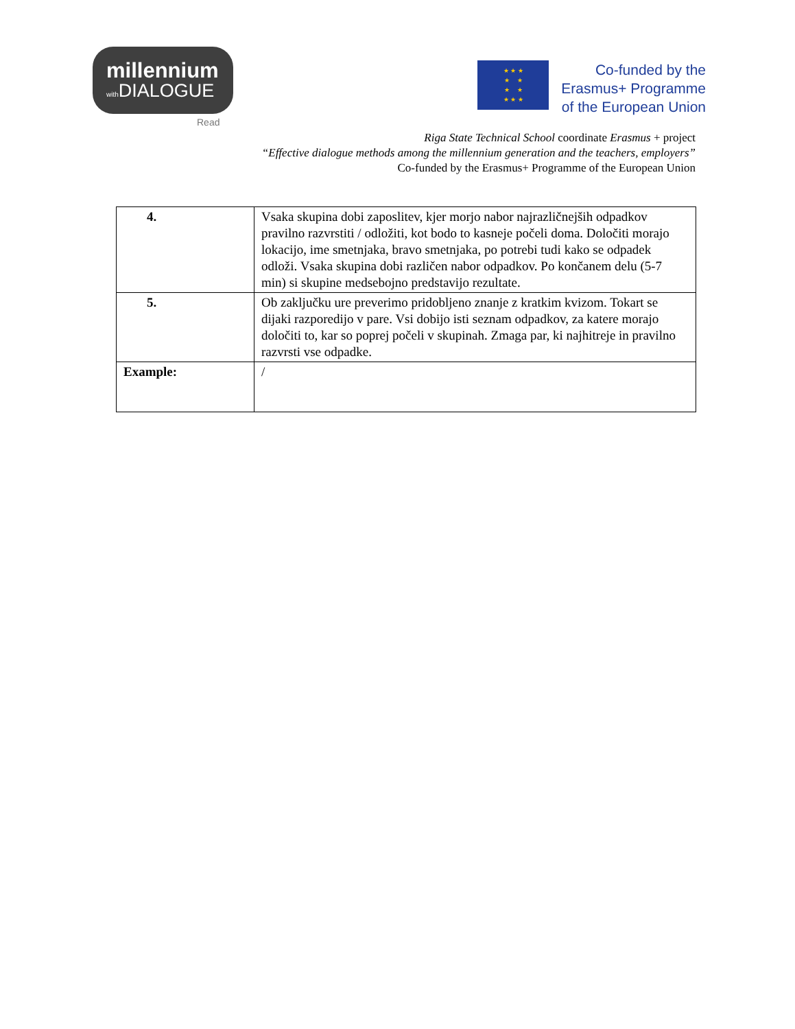millennium
with DIALOGUE
Read
★ ★ ★
★ ★
★ ★
★ ★ ★
Co-funded by the
Erasmus+ Programme
of the European Union
Riga State Technical School coordinate Erasmus + project
“Effective dialogue methods among the millennium generation and the teachers, employers”
Co-funded by the Erasmus+ Programme of the European Union
| 4. | Vsaka skupina dobi zaposlitev, kjer morjo nabor najrazličnejših odpadkov pravilno razvrstiti / odložiti, kot bodo to kasneje počeli doma. Določiti morajo lokacijo, ime smetnjaka, bravo smetnjaka, po potrebi tudi kako se odpadek odloži. Vsaka skupina dobi različen nabor odpadkov. Po končanem delu (5-7 min) si skupine medsebojno predstavijo rezultate. |
| 5. | Ob zaključku ure preverimo pridobljeno znanje z kratkim kvizom. Tokart se dijaki razporedijo v pare. Vsi dobijo isti seznam odpadkov, za katere morajo določiti to, kar so poprej počeli v skupinah. Zmaga par, ki najhitreje in pravilno razvrsti vse odpadke. |
| Example: | / |